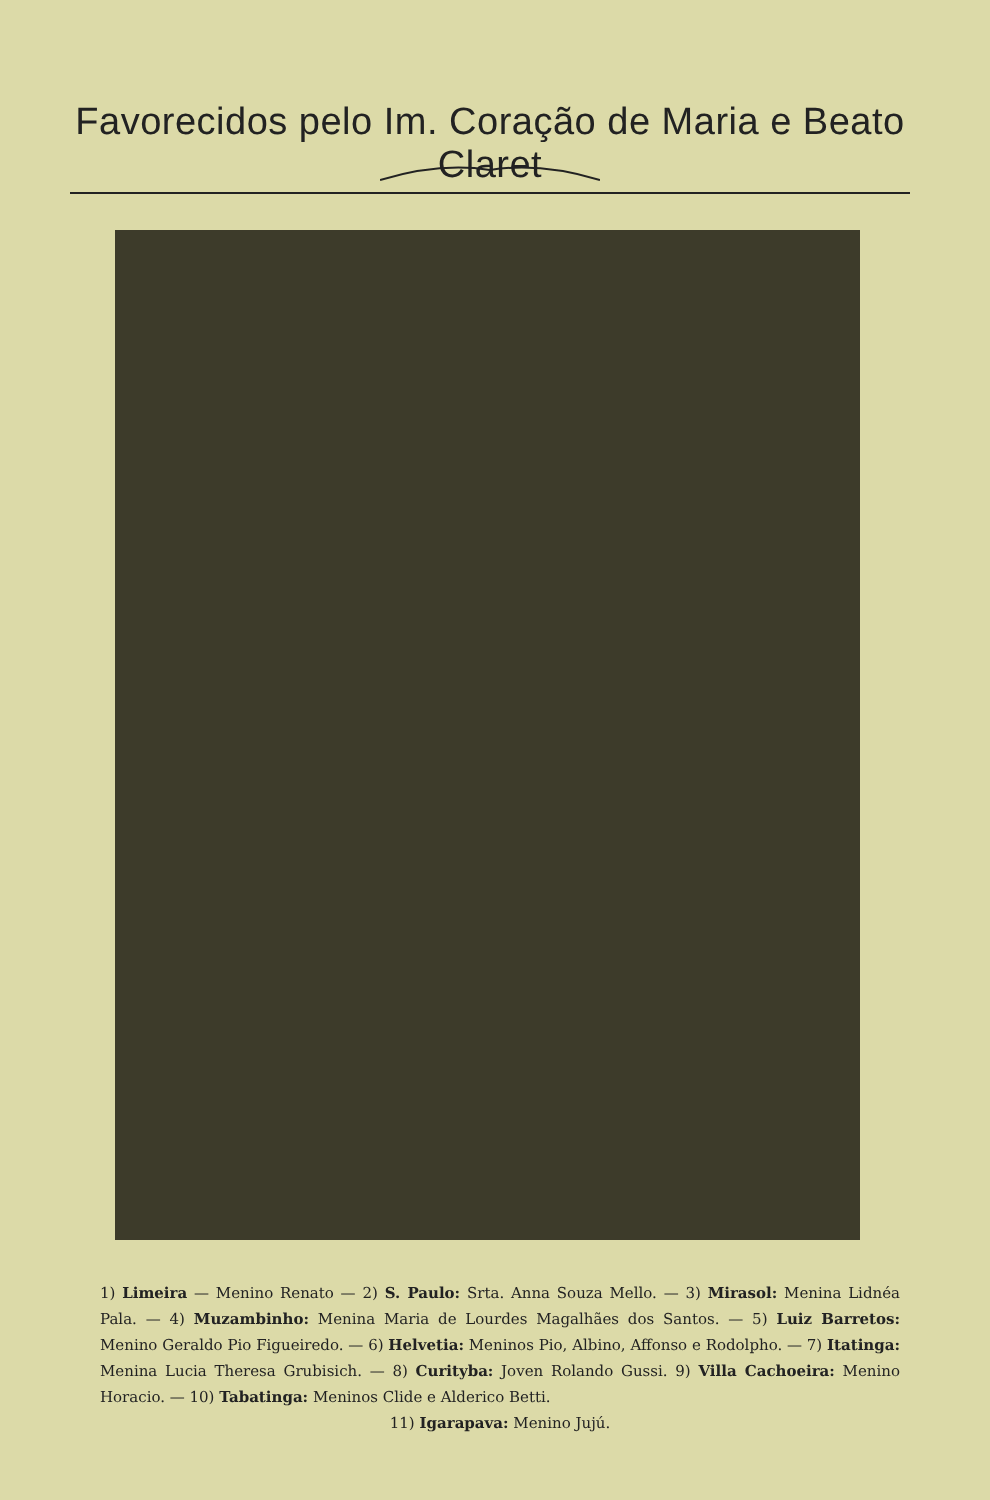Favorecidos pelo Im. Coração de Maria e Beato Claret
1) Limeira — Menino Renato — 2) S. Paulo: Srta. Anna Souza Mello. — 3) Mirasol: Menina Lidnéa Pala. — 4) Muzambinho: Menina Maria de Lourdes Magalhães dos Santos. — 5) Luiz Barretos: Menino Geraldo Pio Figueiredo. — 6) Helvetia: Meninos Pio, Albino, Affonso e Rodolpho. — 7) Itatinga: Menina Lucia Theresa Grubisich. — 8) Curityba: Joven Rolando Gussi. 9) Villa Cachoeira: Menino Horacio. — 10) Tabatinga: Meninos Clide e Alderico Betti.
11) Igarapava: Menino Jujú.